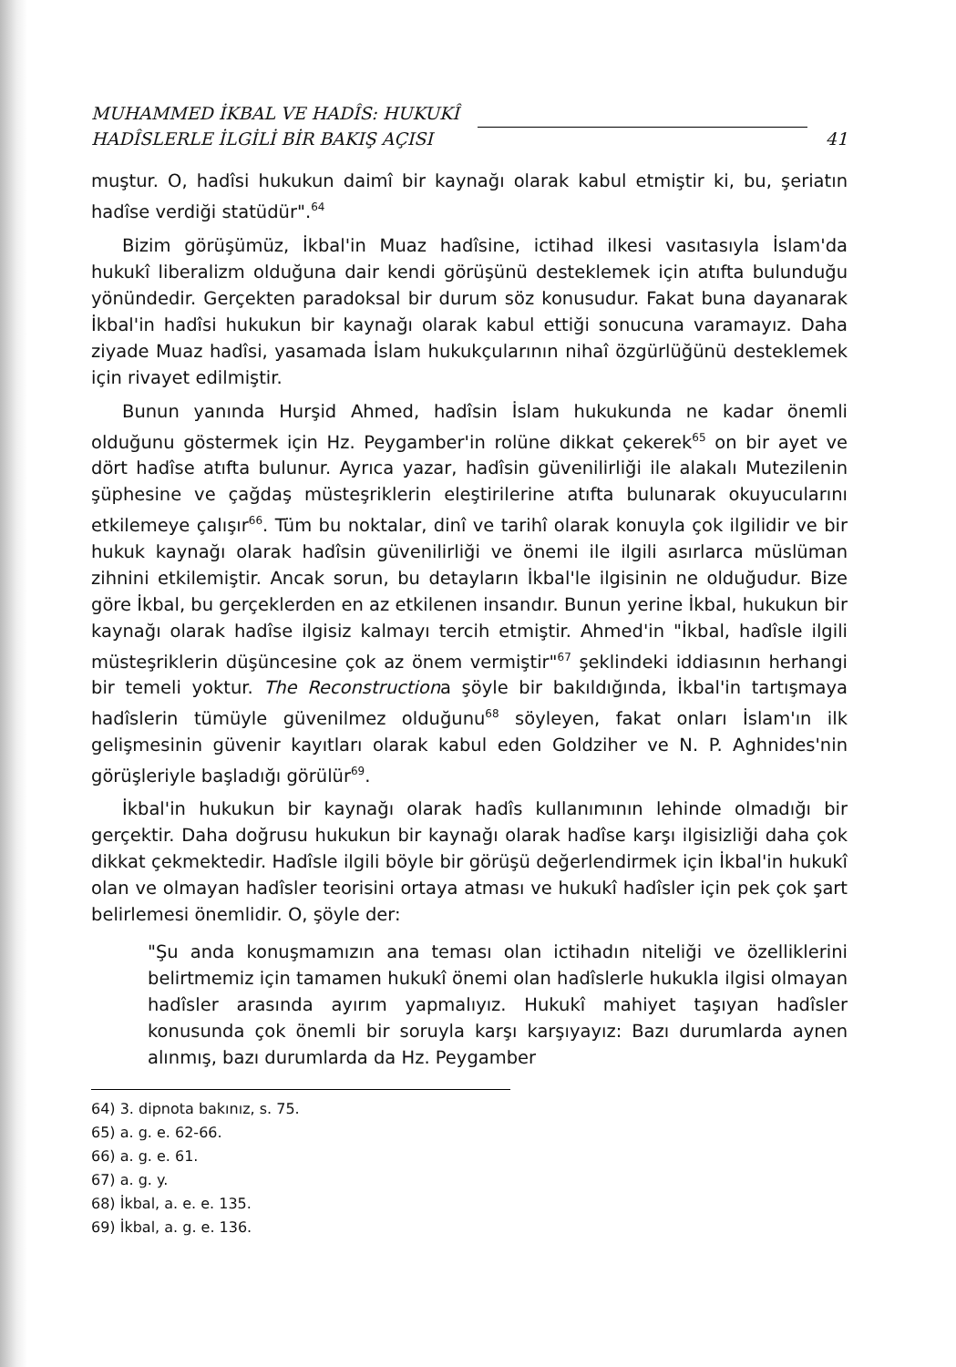MUHAMMED İKBAL VE HADÎS: HUKUKÎ
HADÎSLERLE İLGİLİ BİR BAKIŞ AÇISI
41
muştur. O, hadîsi hukukun daimî bir kaynağı olarak kabul etmiştir ki, bu, şeriatın hadîse verdiği statüdür".<sup>64</sup>
Bizim görüşümüz, İkbal'in Muaz hadîsine, ictihad ilkesi vasıtasıyla İslam'da hukukî liberalizm olduğuna dair kendi görüşünü desteklemek için atıfta bulunduğu yönündedir. Gerçekten paradoksal bir durum söz konusudur. Fakat buna dayanarak İkbal'in hadîsi hukukun bir kaynağı olarak kabul ettiği sonucuna varamayız. Daha ziyade Muaz hadîsi, yasamada İslam hukukçularının nihaî özgürlüğünü desteklemek için rivayet edilmiştir.
Bunun yanında Hurşid Ahmed, hadîsin İslam hukukunda ne kadar önemli olduğunu göstermek için Hz. Peygamber'in rolüne dikkat çekerek<sup>65</sup> on bir ayet ve dört hadîse atıfta bulunur. Ayrıca yazar, hadîsin güvenilirliği ile alakalı Mutezilenin şüphesine ve çağdaş müsteşriklerin eleştirilerine atıfta bulunarak okuyucularını etkilemeye çalışır<sup>66</sup>. Tüm bu noktalar, dinî ve tarihî olarak konuyla çok ilgilidir ve bir hukuk kaynağı olarak hadîsin güvenilirliği ve önemi ile ilgili asırlarca müslüman zihnini etkilemiştir. Ancak sorun, bu detayların İkbal'le ilgisinin ne olduğudur. Bize göre İkbal, bu gerçeklerden en az etkilenen insandır. Bunun yerine İkbal, hukukun bir kaynağı olarak hadîse ilgisiz kalmayı tercih etmiştir. Ahmed'in "İkbal, hadîsle ilgili müsteşriklerin düşüncesine çok az önem vermiştir"<sup>67</sup> şeklindeki iddiasının herhangi bir temeli yoktur. The Reconstructiona şöyle bir bakıldığında, İkbal'in tartışmaya hadîslerin tümüyle güvenilmez olduğunu<sup>68</sup> söyleyen, fakat onları İslam'ın ilk gelişmesinin güvenir kayıtları olarak kabul eden Goldziher ve N. P. Aghnides'nin görüşleriyle başladığı görülür<sup>69</sup>.
İkbal'in hukukun bir kaynağı olarak hadîs kullanımının lehinde olmadığı bir gerçektir. Daha doğrusu hukukun bir kaynağı olarak hadîse karşı ilgisizliği daha çok dikkat çekmektedir. Hadîsle ilgili böyle bir görüşü değerlendirmek için İkbal'in hukukî olan ve olmayan hadîsler teorisini ortaya atması ve hukukî hadîsler için pek çok şart belirlemesi önemlidir. O, şöyle der:
"Şu anda konuşmamızın ana teması olan ictihadın niteliği ve özelliklerini belirtmemiz için tamamen hukukî önemi olan hadîslerle hukukla ilgisi olmayan hadîsler arasında ayırım yapmalıyız. Hukukî mahiyet taşıyan hadîsler konusunda çok önemli bir soruyla karşı karşıyayız: Bazı durumlarda aynen alınmış, bazı durumlarda da Hz. Peygamber
64) 3. dipnota bakınız, s. 75.
65) a. g. e. 62-66.
66) a. g. e. 61.
67) a. g. y.
68) İkbal, a. e. e. 135.
69) İkbal, a. g. e. 136.